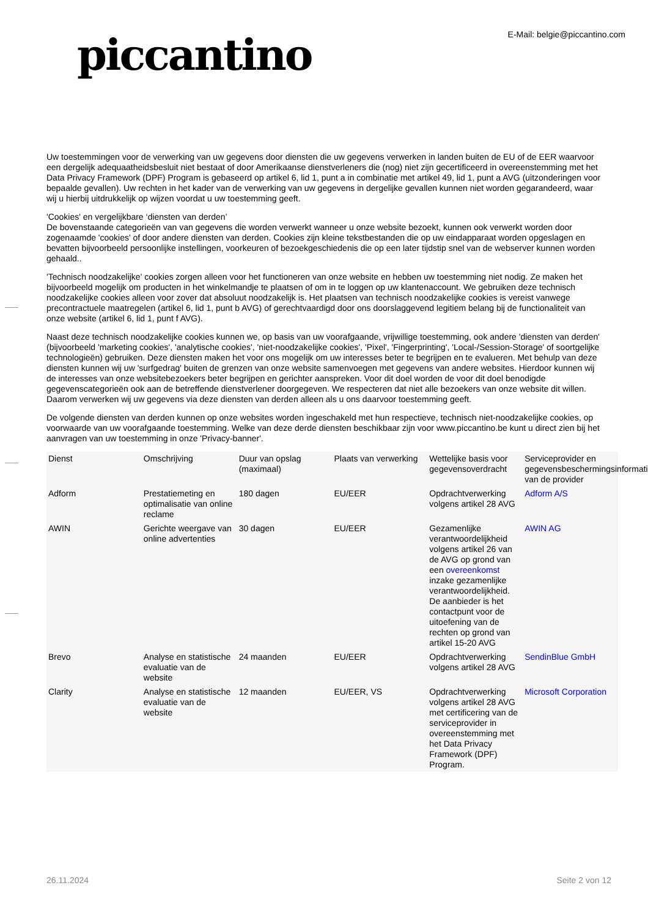piccantino
E-Mail: belgie@piccantino.com
Uw toestemmingen voor de verwerking van uw gegevens door diensten die uw gegevens verwerken in landen buiten de EU of de EER waarvoor een dergelijk adequaatheidsbesluit niet bestaat of door Amerikaanse dienstverleners die (nog) niet zijn gecertificeerd in overeenstemming met het Data Privacy Framework (DPF) Program is gebaseerd op artikel 6, lid 1, punt a in combinatie met artikel 49, lid 1, punt a AVG (uitzonderingen voor bepaalde gevallen). Uw rechten in het kader van de verwerking van uw gegevens in dergelijke gevallen kunnen niet worden gegarandeerd, waar wij u hierbij uitdrukkelijk op wijzen voordat u uw toestemming geeft.
'Cookies' en vergelijkbare ‘diensten van derden’
De bovenstaande categorieën van van gegevens die worden verwerkt wanneer u onze website bezoekt, kunnen ook verwerkt worden door zogenaamde 'cookies' of door andere diensten van derden. Cookies zijn kleine tekstbestanden die op uw eindapparaat worden opgeslagen en bevatten bijvoorbeeld persoonlijke instellingen, voorkeuren of bezoekgeschiedenis die op een later tijdstip snel van de webserver kunnen worden gehaald..
'Technisch noodzakelijke' cookies zorgen alleen voor het functioneren van onze website en hebben uw toestemming niet nodig. Ze maken het bijvoorbeeld mogelijk om producten in het winkelmandje te plaatsen of om in te loggen op uw klantenaccount. We gebruiken deze technisch noodzakelijke cookies alleen voor zover dat absoluut noodzakelijk is. Het plaatsen van technisch noodzakelijke cookies is vereist vanwege precontractuele maatregelen (artikel 6, lid 1, punt b AVG) of gerechtvaardigd door ons doorslaggevend legitiem belang bij de functionaliteit van onze website (artikel 6, lid 1, punt f AVG).
Naast deze technisch noodzakelijke cookies kunnen we, op basis van uw voorafgaande, vrijwillige toestemming, ook andere 'diensten van derden' (bijvoorbeeld 'marketing cookies', 'analytische cookies', 'niet-noodzakelijke cookies', 'Pixel', 'Fingerprinting', 'Local-/Session-Storage' of soortgelijke technologieën) gebruiken. Deze diensten maken het voor ons mogelijk om uw interesses beter te begrijpen en te evalueren. Met behulp van deze diensten kunnen wij uw 'surfgedrag' buiten de grenzen van onze website samenvoegen met gegevens van andere websites. Hierdoor kunnen wij de interesses van onze websitebezoekers beter begrijpen en gerichter aanspreken. Voor dit doel worden de voor dit doel benodigde gegevenscategorieën ook aan de betreffende dienstverlener doorgegeven. We respecteren dat niet alle bezoekers van onze website dit willen. Daarom verwerken wij uw gegevens via deze diensten van derden alleen als u ons daarvoor toestemming geeft.
De volgende diensten van derden kunnen op onze websites worden ingeschakeld met hun respectieve, technisch niet-noodzakelijke cookies, op voorwaarde van uw voorafgaande toestemming. Welke van deze derde diensten beschikbaar zijn voor www.piccantino.be kunt u direct zien bij het aanvragen van uw toestemming in onze 'Privacy-banner'.
| Dienst | Omschrijving | Duur van opslag (maximaal) | Plaats van verwerking | Wettelijke basis voor gegevensoverdracht | Serviceprovider en gegevensbeschermingsinformatie van de provider |
| --- | --- | --- | --- | --- | --- |
| Adform | Prestatiemeting en optimalisatie van online reclame | 180 dagen | EU/EER | Opdrachtverwerking volgens artikel 28 AVG | Adform A/S |
| AWIN | Gerichte weergave van online advertenties | 30 dagen | EU/EER | Gezamenlijke verantwoordelijkheid volgens artikel 26 van de AVG op grond van een overeenkomst inzake gezamenlijke verantwoordelijkheid. De aanbieder is het contactpunt voor de uitoefening van de rechten op grond van artikel 15-20 AVG | AWIN AG |
| Brevo | Analyse en statistische evaluatie van de website | 24 maanden | EU/EER | Opdrachtverwerking volgens artikel 28 AVG | SendinBlue GmbH |
| Clarity | Analyse en statistische evaluatie van de website | 12 maanden | EU/EER, VS | Opdrachtverwerking volgens artikel 28 AVG met certificering van de serviceprovider in overeenstemming met het Data Privacy Framework (DPF) Program. | Microsoft Corporation |
26.11.2024 Seite 2 von 12